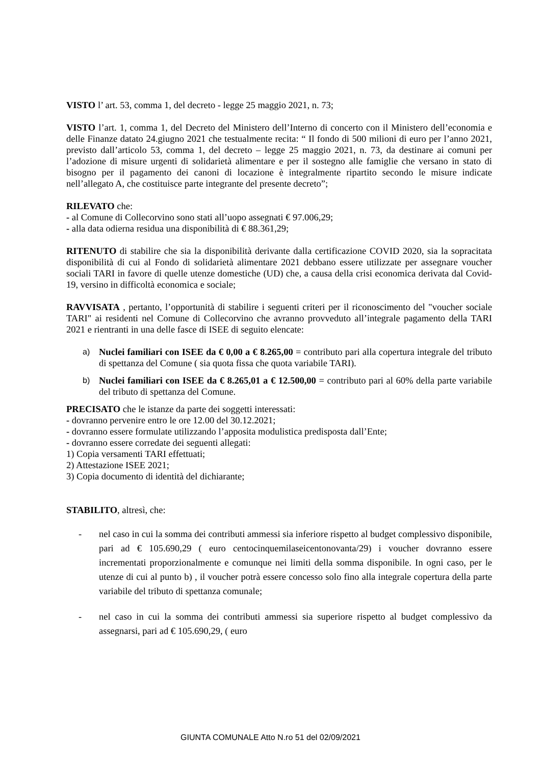VISTO l’ art. 53, comma 1, del decreto - legge 25 maggio 2021, n. 73;
VISTO l’art. 1, comma 1, del Decreto del Ministero dell’Interno di concerto con il Ministero dell’economia e delle Finanze datato 24.giugno 2021 che testualmente recita: “ Il fondo di 500 milioni di euro per l’anno 2021, previsto dall’articolo 53, comma 1, del decreto – legge 25 maggio 2021, n. 73, da destinare ai comuni per l’adozione di misure urgenti di solidarietà alimentare e per il sostegno alle famiglie che versano in stato di bisogno per il pagamento dei canoni di locazione è integralmente ripartito secondo le misure indicate nell’allegato A, che costituisce parte integrante del presente decreto”;
RILEVATO che:
- al Comune di Collecorvino sono stati all’uopo assegnati € 97.006,29;
- alla data odierna residua una disponibilità di € 88.361,29;
RITENUTO di stabilire che sia la disponibilità derivante dalla certificazione COVID 2020, sia la sopracitata disponibilità di cui al Fondo di solidarietà alimentare 2021 debbano essere utilizzate per assegnare voucher sociali TARI in favore di quelle utenze domestiche (UD) che, a causa della crisi economica derivata dal Covid-19, versino in difficoltà economica e sociale;
RAVVISATA , pertanto, l’opportunità di stabilire i seguenti criteri per il riconoscimento del "voucher sociale TARI" ai residenti nel Comune di Collecorvino che avranno provveduto all’integrale pagamento della TARI 2021 e rientranti in una delle fasce di ISEE di seguito elencate:
a) Nuclei familiari con ISEE da € 0,00 a € 8.265,00 = contributo pari alla copertura integrale del tributo di spettanza del Comune ( sia quota fissa che quota variabile TARI).
b) Nuclei familiari con ISEE da € 8.265,01 a € 12.500,00 = contributo pari al 60% della parte variabile del tributo di spettanza del Comune.
PRECISATO che le istanze da parte dei soggetti interessati:
- dovranno pervenire entro le ore 12.00 del 30.12.2021;
- dovranno essere formulate utilizzando l’apposita modulistica predisposta dall’Ente;
- dovranno essere corredate dei seguenti allegati:
1) Copia versamenti TARI effettuati;
2) Attestazione ISEE 2021;
3) Copia documento di identità del dichiarante;
STABILITO, altresì, che:
- nel caso in cui la somma dei contributi ammessi sia inferiore rispetto al budget complessivo disponibile, pari ad € 105.690,29 ( euro centocinquemilaseicentonovanta/29) i voucher dovranno essere incrementati proporzionalmente e comunque nei limiti della somma disponibile. In ogni caso, per le utenze di cui al punto b) , il voucher potrà essere concesso solo fino alla integrale copertura della parte variabile del tributo di spettanza comunale;
- nel caso in cui la somma dei contributi ammessi sia superiore rispetto al budget complessivo da assegnarsi, pari ad € 105.690,29, ( euro
GIUNTA COMUNALE Atto N.ro 51 del 02/09/2021